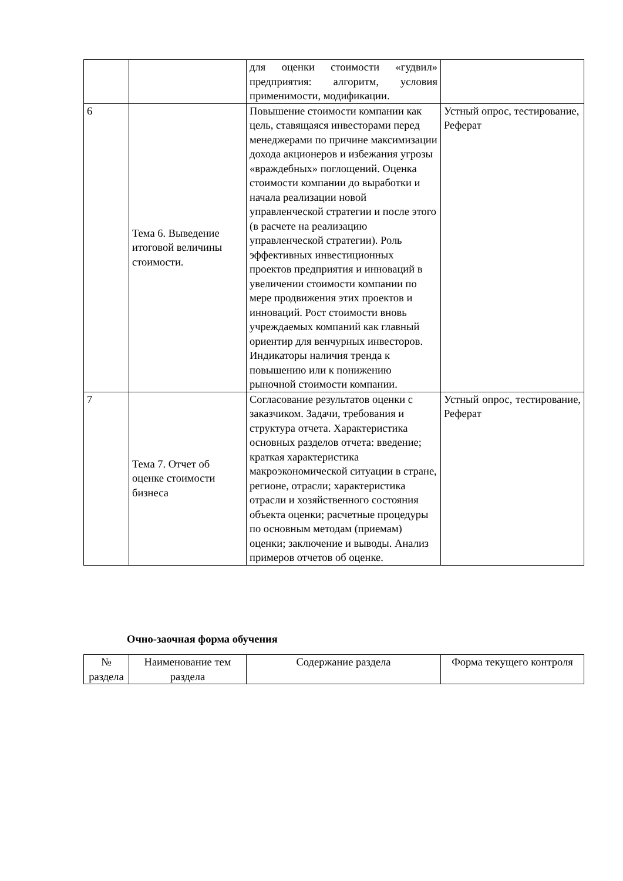| | | для оценки стоимости «гудвил» предприятия: алгоритм, условия применимости, модификации. | |
| 6 | Тема 6. Выведение итоговой величины стоимости. | Повышение стоимости компании как цель, ставящаяся инвесторами перед менеджерами по причине максимизации дохода акционеров и избежания угрозы «враждебных» поглощений. Оценка стоимости компании до выработки и начала реализации новой управленческой стратегии и после этого (в расчете на реализацию управленческой стратегии). Роль эффективных инвестиционных проектов предприятия и инноваций в увеличении стоимости компании по мере продвижения этих проектов и инноваций. Рост стоимости вновь учреждаемых компаний как главный ориентир для венчурных инвесторов. Индикаторы наличия тренда к повышению или к понижению рыночной стоимости компании. | Устный опрос, тестирование, Реферат |
| 7 | Тема 7. Отчет об оценке стоимости бизнеса | Согласование результатов оценки с заказчиком. Задачи, требования и структура отчета. Характеристика основных разделов отчета: введение; краткая характеристика макроэкономической ситуации в стране, регионе, отрасли; характеристика отрасли и хозяйственного состояния объекта оценки; расчетные процедуры по основным методам (приемам) оценки; заключение и выводы. Анализ примеров отчетов об оценке. | Устный опрос, тестирование, Реферат |
Очно-заочная форма обучения
| № раздела | Наименование тем раздела | Содержание раздела | Форма текущего контроля |